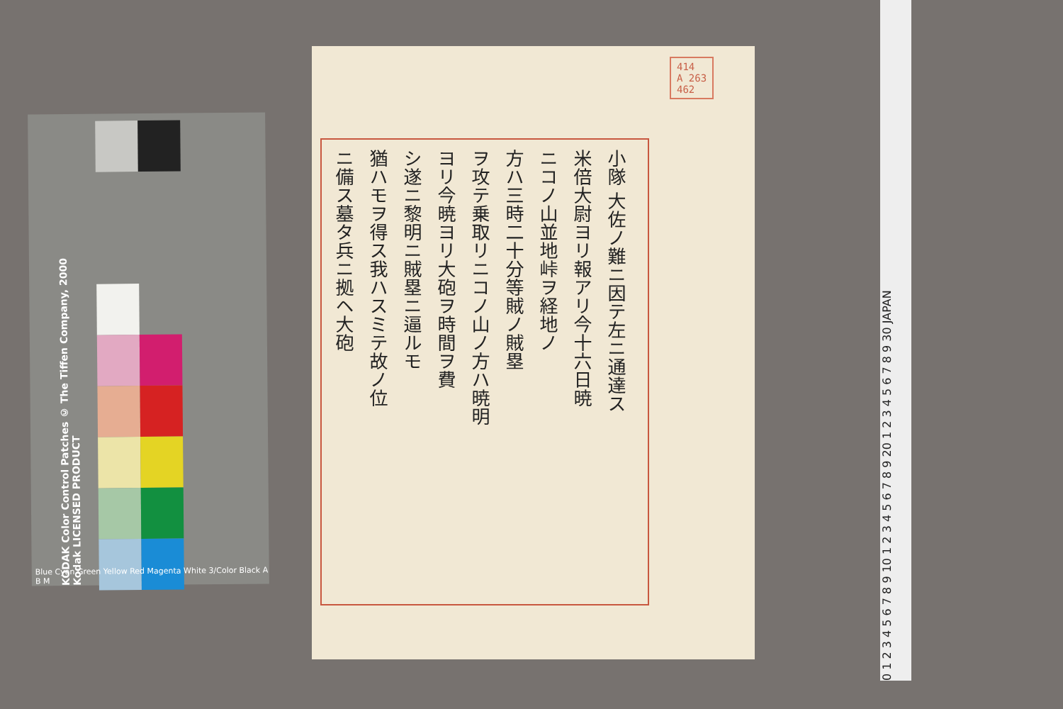KODAK Color Control Patches © The Tiffen Company, 2000 Kodak LICENSED PRODUCT
Blue Cyan Green Yellow Red Magenta White 3/Color Black A B M
414
A 263
462
小隊 大佐ノ難ニ因テ左ニ通達ス
米倍大尉ヨリ報アリ今十六日暁
ニコノ山並地峠ヲ経地ノ
方ハ三時二十分等賊ノ賊塁
ヲ攻テ乗取リニコノ山ノ方ハ暁明
ヨリ今暁ヨリ大砲ヲ時間ヲ費
シ遂ニ黎明ニ賊塁ニ逼ルモ
猶ハモヲ得ス我ハスミテ故ノ位
ニ備ス墓タ兵ニ拠ヘ大砲
0 1 2 3 4 5 6 7 8 9 10 1 2 3 4 5 6 7 8 9 20 1 2 3 4 5 6 7 8 9 30 JAPAN